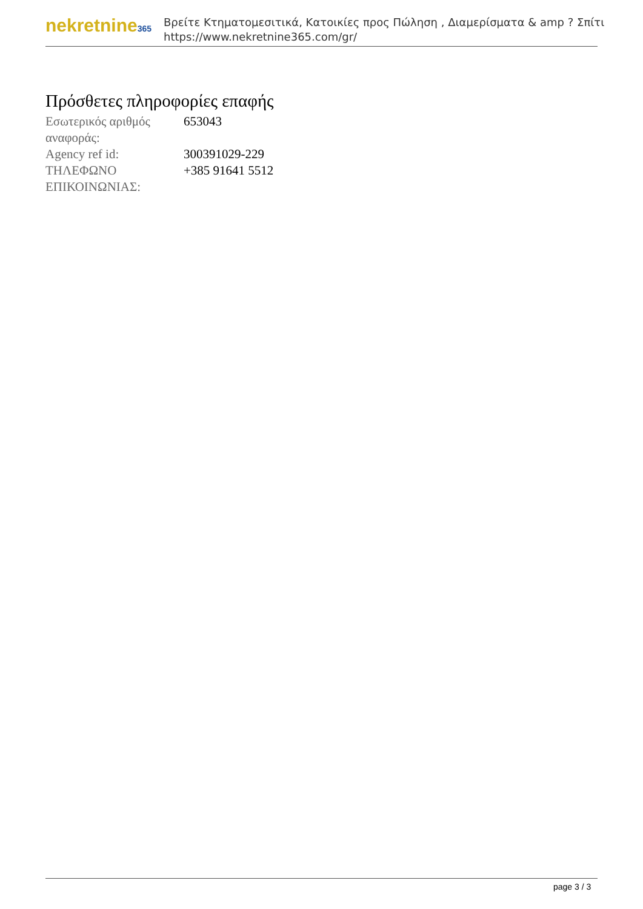nekretnine365
Βρείτε Κτηματομεσιτικά, Κατοικίες προς Πώληση , Διαμερίσματα & amp ? Σπίτι
https://www.nekretnine365.com/gr/
Πρόσθετες πληροφορίες επαφής
| Εσωτερικός αριθμός αναφοράς: | 653043 |
| Agency ref id: | 300391029-229 |
| ΤΗΛΕΦΩΝΟ ΕΠΙΚΟΙΝΩΝΙΑΣ: | +385 91641 5512 |
page 3 / 3